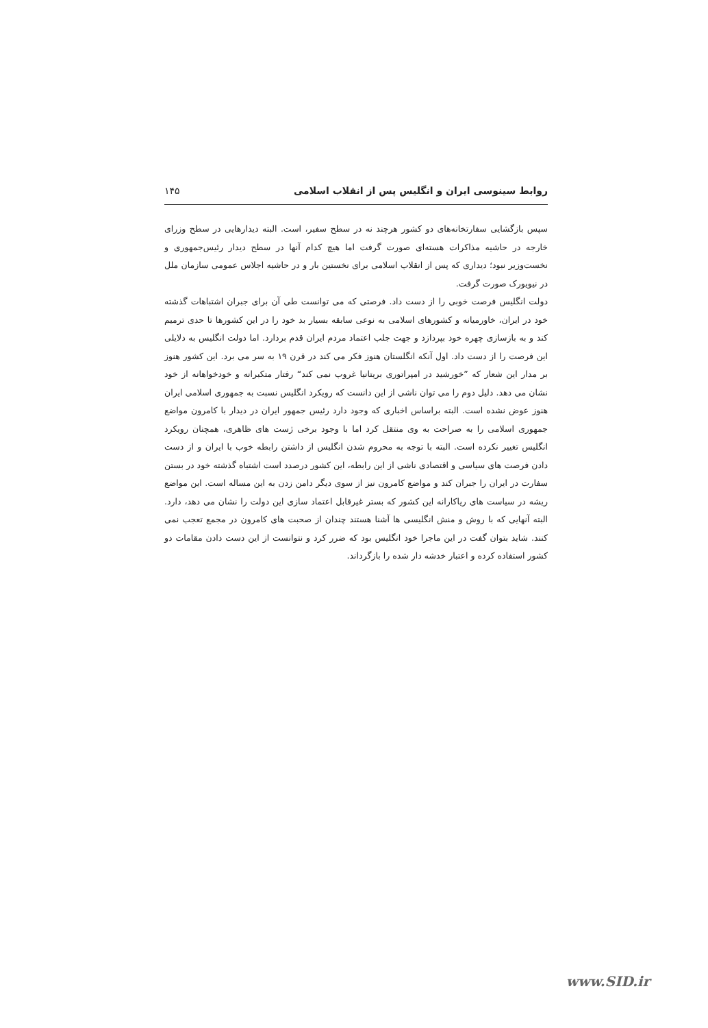روابط سینوسی ایران و انگلیس پس از انقلاب اسلامی ۱۴۵
سپس بازگشایی سفارتخانه‌های دو کشور هرچند نه در سطح سفیر، است. البته دیدارهایی در سطح وزرای خارجه در حاشیه مذاکرات هسته‌ای صورت گرفت اما هیچ کدام آنها در سطح دیدار رئیس‌جمهوری و نخست‌وزیر نبود؛ دیداری که پس از انقلاب اسلامی برای نخستین بار و در حاشیه اجلاس عمومی سازمان ملل در نیویورک صورت گرفت.
دولت انگلیس فرصت خوبی را از دست داد. فرصتی که می توانست طی آن برای جبران اشتباهات گذشته خود در ایران، خاورمیانه و کشورهای اسلامی به نوعی سابقه بسیار بد خود را در این کشورها تا حدی ترمیم کند و به بازسازی چهره خود بپردازد و جهت جلب اعتماد مردم ایران قدم بردارد. اما دولت انگلیس به دلایلی این فرصت را از دست داد. اول آنکه انگلستان هنوز فکر می کند در قرن ۱۹ به سر می برد. این کشور هنوز بر مدار این شعار که ”خورشید در امپراتوری بریتانیا غروب نمی کند“ رفتار متکبرانه و خودخواهانه از خود نشان می دهد. دلیل دوم را می توان ناشی از این دانست که رویکرد انگلیس نسبت به جمهوری اسلامی ایران هنوز عوض نشده است. البته براساس اخباری که وجود دارد رئیس جمهور ایران در دیدار با کامرون مواضع جمهوری اسلامی را به صراحت به وی منتقل کرد اما با وجود برخی ژست های ظاهری، همچنان رویکرد انگلیس تغییر نکرده است. البته با توجه به محروم شدن انگلیس از داشتن رابطه خوب با ایران و از دست دادن فرصت های سیاسی و اقتصادی ناشی از این رابطه، این کشور درصدد است اشتباه گذشته خود در بستن سفارت در ایران را جبران کند و مواضع کامرون نیز از سوی دیگر دامن زدن به این مساله است. این مواضع ریشه در سیاست های ریاکارانه این کشور که بستر غیرقابل اعتماد سازی این دولت را نشان می دهد، دارد. البته آنهایی که با روش و منش انگلیسی ها آشنا هستند چندان از صحبت های کامرون در مجمع تعجب نمی کنند. شاید بتوان گفت در این ماجرا خود انگلیس بود که ضرر کرد و نتوانست از این دست دادن مقامات دو کشور استفاده کرده و اعتبار خدشه دار شده را بازگرداند.
www.SID.ir